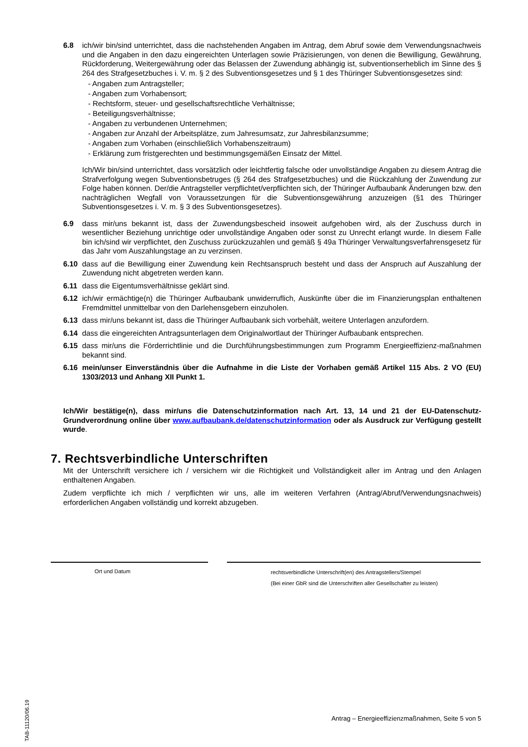6.8 ich/wir bin/sind unterrichtet, dass die nachstehenden Angaben im Antrag, dem Abruf sowie dem Verwendungsnachweis und die Angaben in den dazu eingereichten Unterlagen sowie Präzisierungen, von denen die Bewilligung, Gewährung, Rückforderung, Weitergewährung oder das Belassen der Zuwendung abhängig ist, subventionserheblich im Sinne des § 264 des Strafgesetzbuches i. V. m. § 2 des Subventionsgesetzes und § 1 des Thüringer Subventionsgesetzes sind:
- Angaben zum Antragsteller;
- Angaben zum Vorhabensort;
- Rechtsform, steuer- und gesellschaftsrechtliche Verhältnisse;
- Beteiligungsverhältnisse;
- Angaben zu verbundenen Unternehmen;
- Angaben zur Anzahl der Arbeitsplätze, zum Jahresumsatz, zur Jahresbilanzsumme;
- Angaben zum Vorhaben (einschließlich Vorhabenszeitraum)
- Erklärung zum fristgerechten und bestimmungsgemäßen Einsatz der Mittel.
Ich/Wir bin/sind unterrichtet, dass vorsätzlich oder leichtfertig falsche oder unvollständige Angaben zu diesem Antrag die Strafverfolgung wegen Subventionsbetruges (§ 264 des Strafgesetzbuches) und die Rückzahlung der Zuwendung zur Folge haben können. Der/die Antragsteller verpflichtet/verpflichten sich, der Thüringer Aufbaubank Änderungen bzw. den nachträglichen Wegfall von Voraussetzungen für die Subventionsgewährung anzuzeigen (§1 des Thüringer Subventionsgesetzes i. V. m. § 3 des Subventionsgesetzes).
6.9 dass mir/uns bekannt ist, dass der Zuwendungsbescheid insoweit aufgehoben wird, als der Zuschuss durch in wesentlicher Beziehung unrichtige oder unvollständige Angaben oder sonst zu Unrecht erlangt wurde. In diesem Falle bin ich/sind wir verpflichtet, den Zuschuss zurückzuzahlen und gemäß § 49a Thüringer Verwaltungsverfahrensgesetz für das Jahr vom Auszahlungstage an zu verzinsen.
6.10 dass auf die Bewilligung einer Zuwendung kein Rechtsanspruch besteht und dass der Anspruch auf Auszahlung der Zuwendung nicht abgetreten werden kann.
6.11 dass die Eigentumsverhältnisse geklärt sind.
6.12 ich/wir ermächtige(n) die Thüringer Aufbaubank unwiderruflich, Auskünfte über die im Finanzierungsplan enthaltenen Fremdmittel unmittelbar von den Darlehensgebern einzuholen.
6.13 dass mir/uns bekannt ist, dass die Thüringer Aufbaubank sich vorbehält, weitere Unterlagen anzufordern.
6.14 dass die eingereichten Antragsunterlagen dem Originalwortlaut der Thüringer Aufbaubank entsprechen.
6.15 dass mir/uns die Förderrichtlinie und die Durchführungsbestimmungen zum Programm Energieeffizienz-maßnahmen bekannt sind.
6.16 mein/unser Einverständnis über die Aufnahme in die Liste der Vorhaben gemäß Artikel 115 Abs. 2 VO (EU) 1303/2013 und Anhang XII Punkt 1.
Ich/Wir bestätige(n), dass mir/uns die Datenschutzinformation nach Art. 13, 14 und 21 der EU-Datenschutz-Grundverordnung online über www.aufbaubank.de/datenschutzinformation oder als Ausdruck zur Verfügung gestellt wurde.
7. Rechtsverbindliche Unterschriften
Mit der Unterschrift versichere ich / versichern wir die Richtigkeit und Vollständigkeit aller im Antrag und den Anlagen enthaltenen Angaben.
Zudem verpflichte ich mich / verpflichten wir uns, alle im weiteren Verfahren (Antrag/Abruf/Verwendungsnachweis) erforderlichen Angaben vollständig und korrekt abzugeben.
Ort und Datum
rechtsverbindliche Unterschrift(en) des Antragstellers/Stempel
(Bei einer GbR sind die Unterschriften aller Gesellschafter zu leisten)
TAB-11120/06.19
Antrag – Energieeffizienzmaßnahmen, Seite 5 von 5